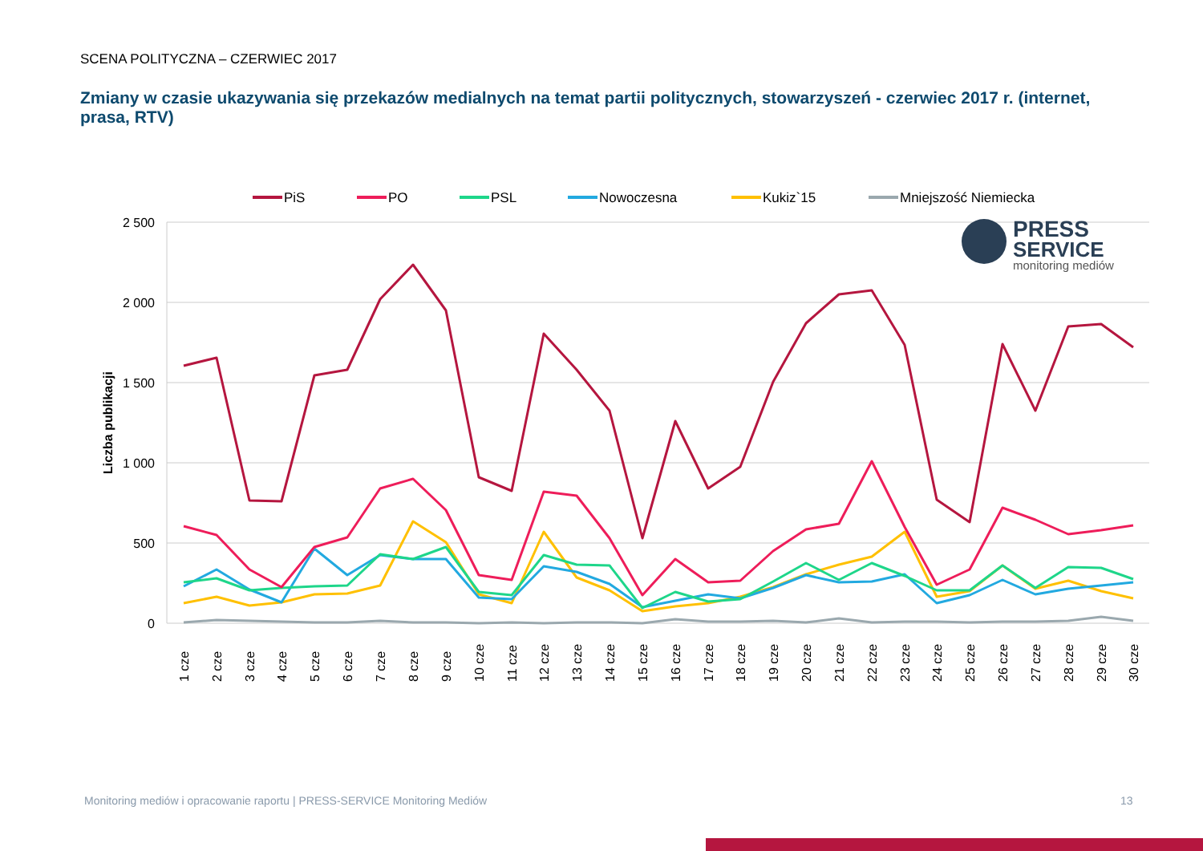SCENA POLITYCZNA – CZERWIEC 2017
Zmiany w czasie ukazywania się przekazów medialnych na temat partii politycznych, stowarzyszeń - czerwiec 2017 r. (internet, prasa, RTV)
PiS
PO
PSL
Nowoczesna
Kukiz`15
Mniejszość Niemiecka
2 500
2 000
1 500
1 000
500
0
Liczba publikacji
PRESS
SERVICE
monitoring mediów
1 cze
2 cze
3 cze
4 cze
5 cze
6 cze
7 cze
8 cze
9 cze
10 cze
11 cze
12 cze
13 cze
14 cze
15 cze
16 cze
17 cze
18 cze
19 cze
20 cze
21 cze
22 cze
23 cze
24 cze
25 cze
26 cze
27 cze
28 cze
29 cze
30 cze
Monitoring mediów i opracowanie raportu | PRESS-SERVICE Monitoring Mediów
13